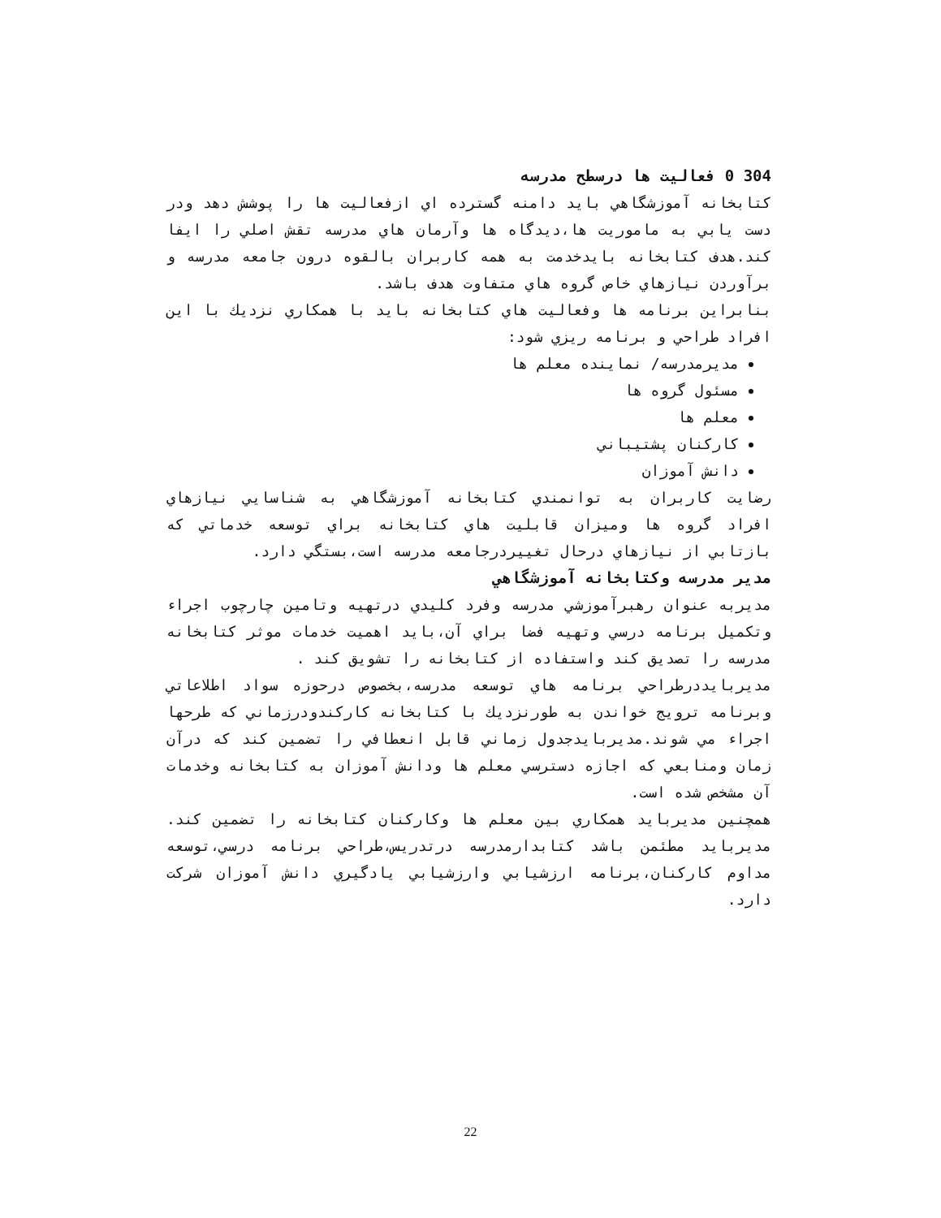304 0 فعاليت ها درسطح مدرسه
كتابخانه آموزشگاهي بايد دامنه گسترده اي ازفعاليت ها را پوشش دهد ودر دست يابي به ماموريت ها،ديدگاه ها وآرمان هاي مدرسه تقش اصلي را ايفا كند.هدف كتابخانه بايدخدمت به همه كاربران بالقوه درون جامعه مدرسه و برآوردن نيازهاي خاص گروه هاي متفاوت هدف باشد.
بنابراين برنامه ها وفعاليت هاي كتابخانه بايد با همكاري نزديك با اين افراد طراحي و برنامه ريزي شود:
مديرمدرسه/ نماينده معلم ها
مسئول گروه ها
معلم ها
كاركنان پشتيباني
دانش آموزان
رضايت كاربران به توانمندي كتابخانه آموزشگاهي به شناسايي نيازهاي افراد گروه ها وميزان قابليت هاي كتابخانه براي توسعه خدماتي كه بازتابي از نيازهاي درحال تغييردرجامعه مدرسه است،بستگي دارد.
مدير مدرسه وكتابخانه آموزشگاهي
مديربه عنوان رهبرآموزشي مدرسه وفرد كليدي درتهيه وتامين چارچوب اجراء وتكميل برنامه درسي وتهيه فضا براي آن،بايد اهميت خدمات موثر كتابخانه مدرسه را تصديق كند واستفاده از كتابخانه را تشويق كند .
مديربايددرطراحي برنامه هاي توسعه مدرسه،بخصوص درحوزه سواد اطلاعاتي وبرنامه ترويج خواندن به طورنزديك با كتابخانه كاركندودرزماني كه طرحها اجراء مي شوند.مديربايدجدول زماني قابل انعطافي را تضمين كند كه درآن زمان ومنابعي كه اجازه دسترسي معلم ها ودانش آموزان به كتابخانه وخدمات آن مشخص شده است.
همچنين مديربايد همكاري بين معلم ها وكاركنان كتابخانه را تضمين كند. مديربايد مطئمن باشد كتابدارمدرسه درتدريس،طراحي برنامه درسي،توسعه مداوم كاركنان،برنامه ارزشيابي وارزشيابي يادگيري دانش آموزان شركت دارد.
22